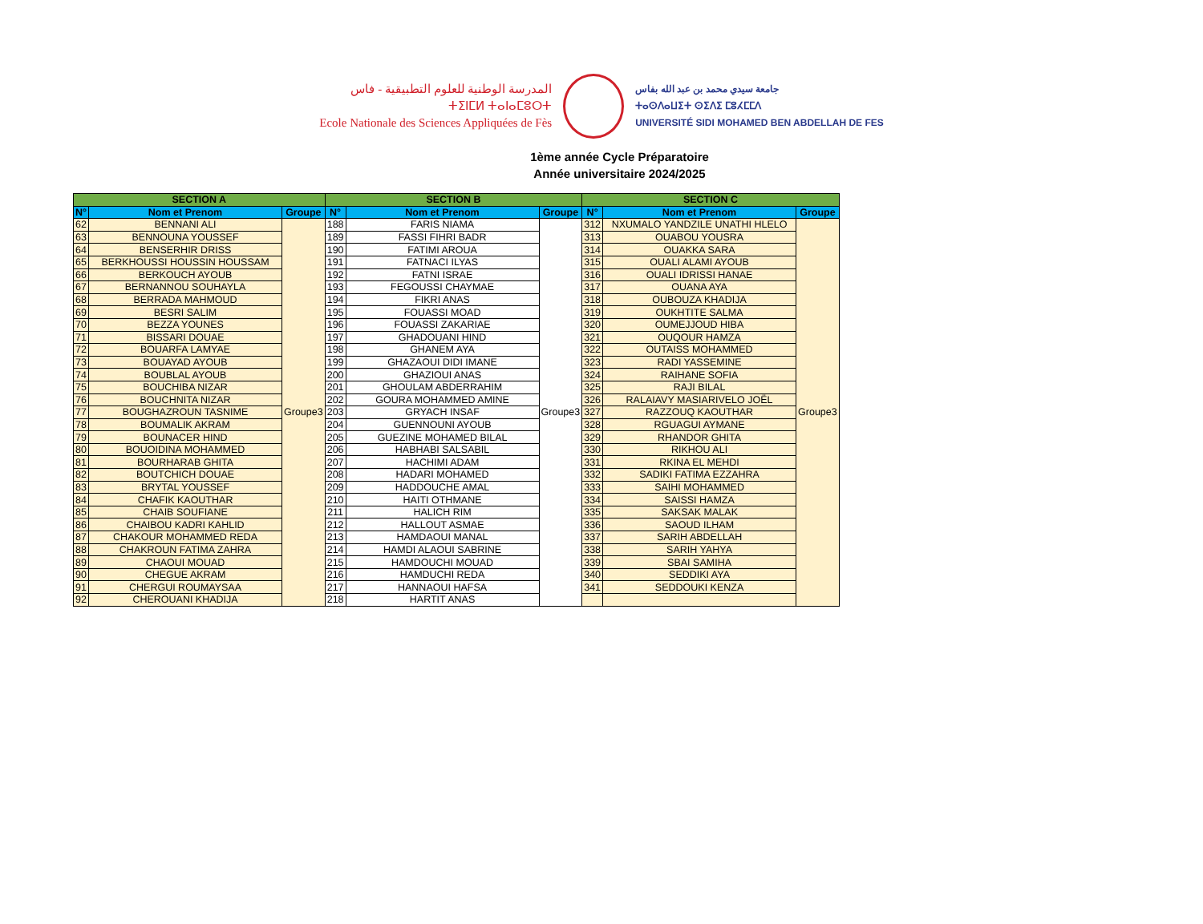المدرسة الوطنية للعلوم التطبيقية - فاس
ⵜⵉⵏⵎⵍ ⵜⴰⵏⴰⵎⵓⵔⵜ
Ecole Nationale des Sciences Appliquées de Fès
جامعة سيدي محمد بن عبد الله بفاس
ⵜⴰⵙⴷⴰⵡⵉⵜ ⵙⵉⴷⵉ ⵎⵓⵃⵎⵎⴷ
UNIVERSITÉ SIDI MOHAMED BEN ABDELLAH DE FES
1ème année Cycle Préparatoire
Année universitaire 2024/2025
| SECTION A | | | SECTION B | | | SECTION C | | |
| --- | --- | --- | --- | --- | --- | --- | --- | --- |
| N° | Nom et Prenom | Groupe | N° | Nom et Prenom | Groupe | N° | Nom et Prenom | Groupe |
| 62 | BENNANI ALI | Groupe3 | 188 | FARIS NIAMA | Groupe3 | 312 | NXUMALO YANDZILE UNATHI HLELO | Groupe3 |
| 63 | BENNOUNA YOUSSEF | | 189 | FASSI FIHRI BADR | | 313 | OUABOU YOUSRA | |
| 64 | BENSERHIR DRISS | | 190 | FATIMI AROUA | | 314 | OUAKKA SARA | |
| 65 | BERKHOUSSI HOUSSIN HOUSSAM | | 191 | FATNACI ILYAS | | 315 | OUALI ALAMI AYOUB | |
| 66 | BERKOUCH AYOUB | | 192 | FATNI ISRAE | | 316 | OUALI IDRISSI HANAE | |
| 67 | BERNANNOU SOUHAYLA | | 193 | FEGOUSSI CHAYMAE | | 317 | OUANA AYA | |
| 68 | BERRADA MAHMOUD | | 194 | FIKRI ANAS | | 318 | OUBOUZA KHADIJA | |
| 69 | BESRI SALIM | | 195 | FOUASSI MOAD | | 319 | OUKHTITE SALMA | |
| 70 | BEZZA YOUNES | | 196 | FOUASSI ZAKARIAE | | 320 | OUMEJJOUD HIBA | |
| 71 | BISSARI DOUAE | | 197 | GHADOUANI HIND | | 321 | OUQOUR HAMZA | |
| 72 | BOUARFA LAMYAE | | 198 | GHANEM AYA | | 322 | OUTAISS MOHAMMED | |
| 73 | BOUAYAD AYOUB | | 199 | GHAZAOUI DIDI IMANE | | 323 | RADI YASSEMINE | |
| 74 | BOUBLAL AYOUB | | 200 | GHAZIOUI ANAS | | 324 | RAIHANE SOFIA | |
| 75 | BOUCHIBA NIZAR | | 201 | GHOULAM ABDERRAHIM | | 325 | RAJI BILAL | |
| 76 | BOUCHNITA NIZAR | | 202 | GOURA MOHAMMED AMINE | | 326 | RALAIAVY MASIARIVELO JOËL | |
| 77 | BOUGHAZROUN TASNIME | | 203 | GRYACH INSAF | | 327 | RAZZOUQ KAOUTHAR | |
| 78 | BOUMALIK AKRAM | | 204 | GUENNOUNI AYOUB | | 328 | RGUAGUI AYMANE | |
| 79 | BOUNACER HIND | | 205 | GUEZINE MOHAMED BILAL | | 329 | RHANDOR GHITA | |
| 80 | BOUOIDINA MOHAMMED | | 206 | HABHABI SALSABIL | | 330 | RIKHOU ALI | |
| 81 | BOURHARAB GHITA | | 207 | HACHIMI ADAM | | 331 | RKINA EL MEHDI | |
| 82 | BOUTCHICH DOUAE | | 208 | HADARI MOHAMED | | 332 | SADIKI FATIMA EZZAHRA | |
| 83 | BRYTAL YOUSSEF | | 209 | HADDOUCHE AMAL | | 333 | SAIHI MOHAMMED | |
| 84 | CHAFIK KAOUTHAR | | 210 | HAITI OTHMANE | | 334 | SAISSI HAMZA | |
| 85 | CHAIB SOUFIANE | | 211 | HALICH RIM | | 335 | SAKSAK MALAK | |
| 86 | CHAIBOU KADRI KAHLID | | 212 | HALLOUT ASMAE | | 336 | SAOUD ILHAM | |
| 87 | CHAKOUR MOHAMMED REDA | | 213 | HAMDAOUI MANAL | | 337 | SARIH ABDELLAH | |
| 88 | CHAKROUN FATIMA ZAHRA | | 214 | HAMDI ALAOUI SABRINE | | 338 | SARIH YAHYA | |
| 89 | CHAOUI MOUAD | | 215 | HAMDOUCHI MOUAD | | 339 | SBAI SAMIHA | |
| 90 | CHEGUE AKRAM | | 216 | HAMDUCHI REDA | | 340 | SEDDIKI AYA | |
| 91 | CHERGUI ROUMAYSAA | | 217 | HANNAOUI HAFSA | | 341 | SEDDOUKI KENZA | |
| 92 | CHEROUANI KHADIJA | | 218 | HARTIT ANAS | | | | |